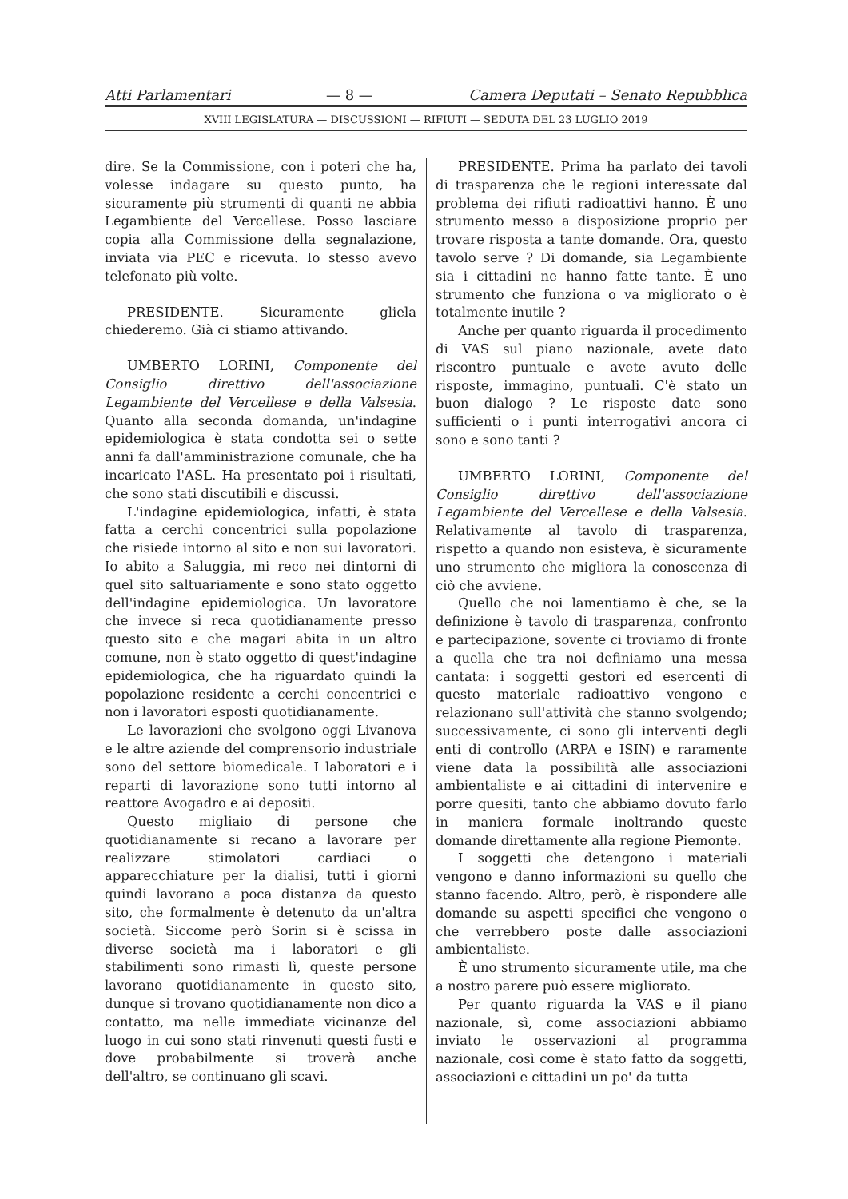Atti Parlamentari — 8 — Camera Deputati – Senato Repubblica
XVIII LEGISLATURA — DISCUSSIONI — RIFIUTI — SEDUTA DEL 23 LUGLIO 2019
dire. Se la Commissione, con i poteri che ha, volesse indagare su questo punto, ha sicuramente più strumenti di quanti ne abbia Legambiente del Vercellese. Posso lasciare copia alla Commissione della segnalazione, inviata via PEC e ricevuta. Io stesso avevo telefonato più volte.
PRESIDENTE. Sicuramente gliela chiederemo. Già ci stiamo attivando.
UMBERTO LORINI, Componente del Consiglio direttivo dell'associazione Legambiente del Vercellese e della Valsesia. Quanto alla seconda domanda, un'indagine epidemiologica è stata condotta sei o sette anni fa dall'amministrazione comunale, che ha incaricato l'ASL. Ha presentato poi i risultati, che sono stati discutibili e discussi.
L'indagine epidemiologica, infatti, è stata fatta a cerchi concentrici sulla popolazione che risiede intorno al sito e non sui lavoratori. Io abito a Saluggia, mi reco nei dintorni di quel sito saltuariamente e sono stato oggetto dell'indagine epidemiologica. Un lavoratore che invece si reca quotidianamente presso questo sito e che magari abita in un altro comune, non è stato oggetto di quest'indagine epidemiologica, che ha riguardato quindi la popolazione residente a cerchi concentrici e non i lavoratori esposti quotidianamente.
Le lavorazioni che svolgono oggi Livanova e le altre aziende del comprensorio industriale sono del settore biomedicale. I laboratori e i reparti di lavorazione sono tutti intorno al reattore Avogadro e ai depositi.
Questo migliaio di persone che quotidianamente si recano a lavorare per realizzare stimolatori cardiaci o apparecchiature per la dialisi, tutti i giorni quindi lavorano a poca distanza da questo sito, che formalmente è detenuto da un'altra società. Siccome però Sorin si è scissa in diverse società ma i laboratori e gli stabilimenti sono rimasti lì, queste persone lavorano quotidianamente in questo sito, dunque si trovano quotidianamente non dico a contatto, ma nelle immediate vicinanze del luogo in cui sono stati rinvenuti questi fusti e dove probabilmente si troverà anche dell'altro, se continuano gli scavi.
PRESIDENTE. Prima ha parlato dei tavoli di trasparenza che le regioni interessate dal problema dei rifiuti radioattivi hanno. È uno strumento messo a disposizione proprio per trovare risposta a tante domande. Ora, questo tavolo serve ? Di domande, sia Legambiente sia i cittadini ne hanno fatte tante. È uno strumento che funziona o va migliorato o è totalmente inutile ?
Anche per quanto riguarda il procedimento di VAS sul piano nazionale, avete dato riscontro puntuale e avete avuto delle risposte, immagino, puntuali. C'è stato un buon dialogo ? Le risposte date sono sufficienti o i punti interrogativi ancora ci sono e sono tanti ?
UMBERTO LORINI, Componente del Consiglio direttivo dell'associazione Legambiente del Vercellese e della Valsesia. Relativamente al tavolo di trasparenza, rispetto a quando non esisteva, è sicuramente uno strumento che migliora la conoscenza di ciò che avviene.
Quello che noi lamentiamo è che, se la definizione è tavolo di trasparenza, confronto e partecipazione, sovente ci troviamo di fronte a quella che tra noi definiamo una messa cantata: i soggetti gestori ed esercenti di questo materiale radioattivo vengono e relazionano sull'attività che stanno svolgendo; successivamente, ci sono gli interventi degli enti di controllo (ARPA e ISIN) e raramente viene data la possibilità alle associazioni ambientaliste e ai cittadini di intervenire e porre quesiti, tanto che abbiamo dovuto farlo in maniera formale inoltrando queste domande direttamente alla regione Piemonte.
I soggetti che detengono i materiali vengono e danno informazioni su quello che stanno facendo. Altro, però, è rispondere alle domande su aspetti specifici che vengono o che verrebbero poste dalle associazioni ambientaliste.
È uno strumento sicuramente utile, ma che a nostro parere può essere migliorato.
Per quanto riguarda la VAS e il piano nazionale, sì, come associazioni abbiamo inviato le osservazioni al programma nazionale, così come è stato fatto da soggetti, associazioni e cittadini un po' da tutta